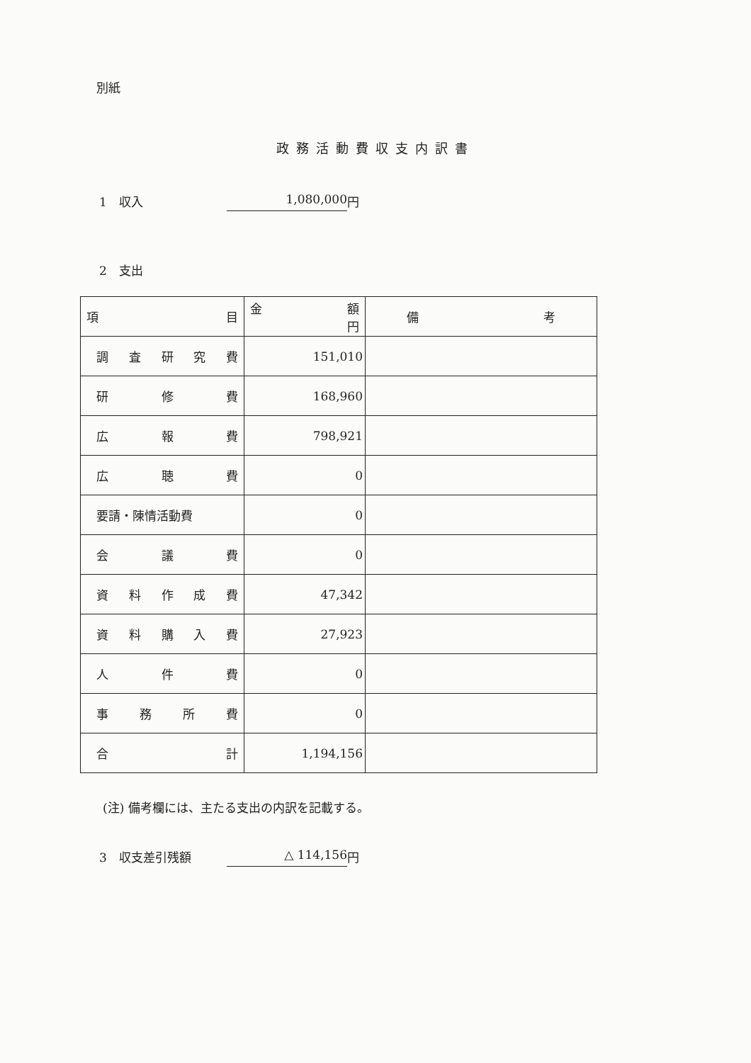別紙
政務活動費収支内訳書
1　収入 1,080,000 円
2　支出
| 項 目 | 金 額 円 | 備 考 |
| --- | --- | --- |
| 調 査 研 究 費 | 151,010 | |
| 研 修 費 | 168,960 | |
| 広 報 費 | 798,921 | |
| 広 聴 費 | 0 | |
| 要請・陳情活動費 | 0 | |
| 会 議 費 | 0 | |
| 資 料 作 成 費 | 47,342 | |
| 資 料 購 入 費 | 27,923 | |
| 人 件 費 | 0 | |
| 事 務 所 費 | 0 | |
| 合 計 | 1,194,156 | |
(注) 備考欄には、主たる支出の内訳を記載する。
3　収支差引残額 △ 114,156 円